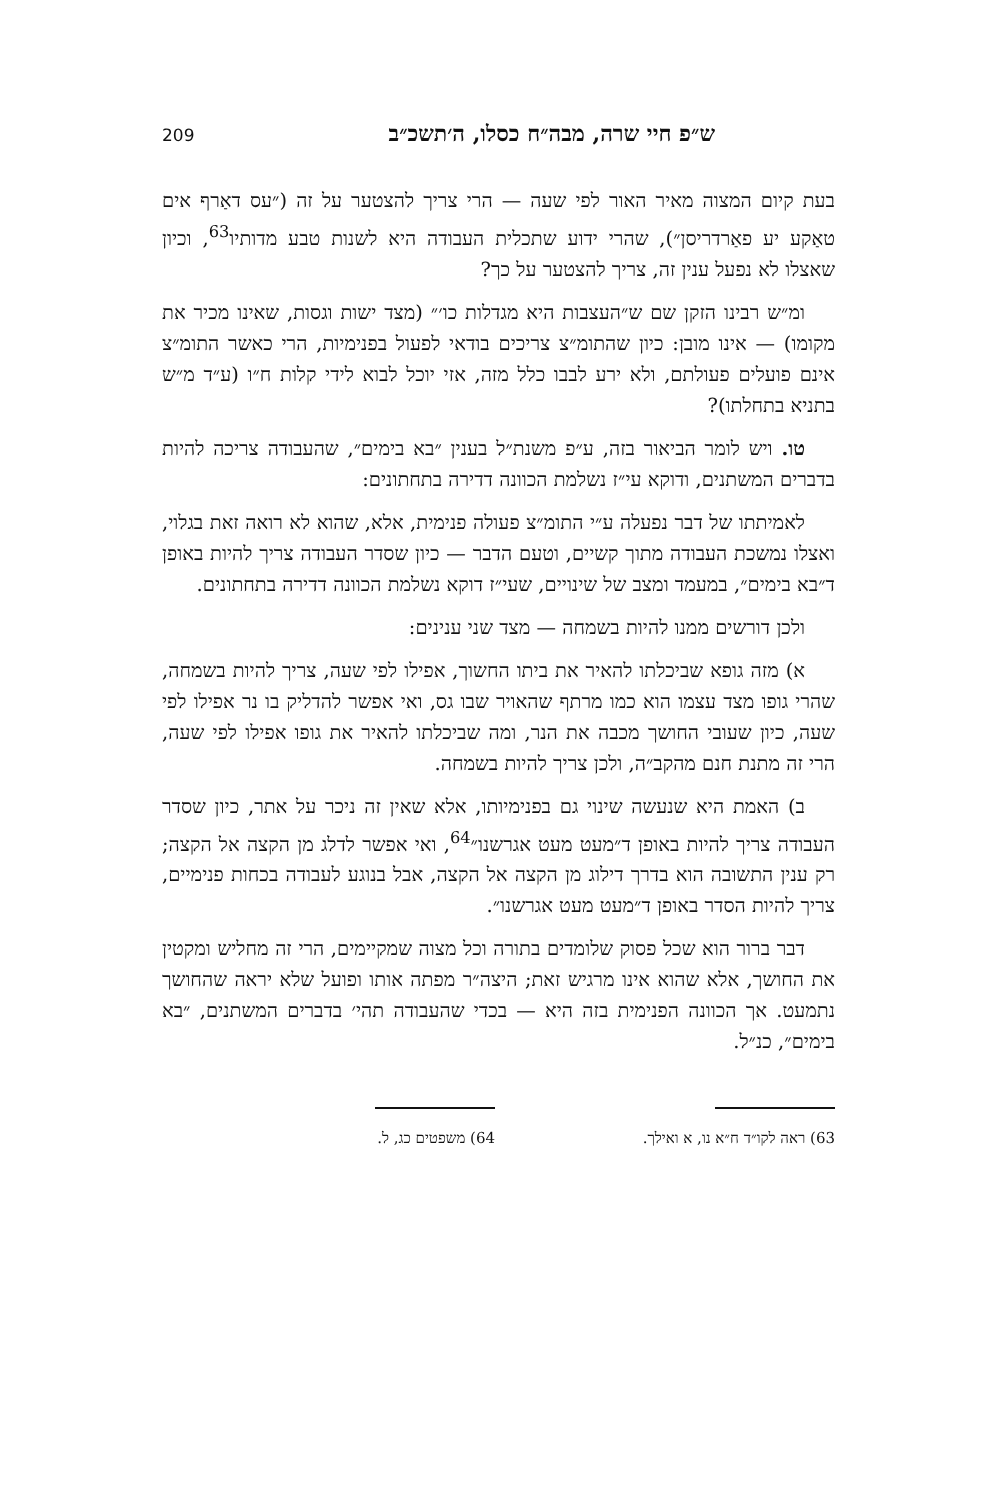ש״פ חיי שרה, מבה״ח כסלו, ה׳תשכ״ב 209
בעת קיום המצוה מאיר האור לפי שעה — הרי צריך להצטער על זה (״עס דאַרף אים טאַקע יע פאַרדריסן״), שהרי ידוע שתכלית העבודה היא לשנות טבע מדותיו<sup>63</sup>, וכיון שאצלו לא נפעל ענין זה, צריך להצטער על כך?
ומ״ש רבינו הזקן שם ש״העצבות היא מגדלות כו׳״ (מצד ישות וגסות, שאינו מכיר את מקומו) — אינו מובן: כיון שהתומ״צ צריכים בודאי לפעול בפנימיות, הרי כאשר התומ״צ אינם פועלים פעולתם, ולא ירע לבבו כלל מזה, אזי יוכל לבוא לידי קלות ח״ו (ע״ד מ״ש בתניא בתחלתו)?
טו. ויש לומר הביאור בזה, ע״פ משנת״ל בענין ״בא בימים״, שהעבודה צריכה להיות בדברים המשתנים, ודוקא עי״ז נשלמת הכוונה דדירה בתחתונים:
לאמיתתו של דבר נפעלה ע״י התומ״צ פעולה פנימית, אלא, שהוא לא רואה זאת בגלוי, ואצלו נמשכת העבודה מתוך קשיים, וטעם הדבר — כיון שסדר העבודה צריך להיות באופן ד״בא בימים״, במעמד ומצב של שינויים, שעי״ז דוקא נשלמת הכוונה דדירה בתחתונים.
ולכן דורשים ממנו להיות בשמחה — מצד שני ענינים:
א) מזה גופא שביכלתו להאיר את ביתו החשוך, אפילו לפי שעה, צריך להיות בשמחה, שהרי גופו מצד עצמו הוא כמו מרתף שהאויר שבו גס, ואי אפשר להדליק בו נר אפילו לפי שעה, כיון שעובי החושך מכבה את הנר, ומה שביכלתו להאיר את גופו אפילו לפי שעה, הרי זה מתנת חנם מהקב״ה, ולכן צריך להיות בשמחה.
ב) האמת היא שנעשה שינוי גם בפנימיותו, אלא שאין זה ניכר על אתר, כיון שסדר העבודה צריך להיות באופן ד״מעט מעט אגרשנו״<sup>64</sup>, ואי אפשר לדלג מן הקצה אל הקצה; רק ענין התשובה הוא בדרך דילוג מן הקצה אל הקצה, אבל בנוגע לעבודה בכחות פנימיים, צריך להיות הסדר באופן ד״מעט מעט אגרשנו״.
דבר ברור הוא שכל פסוק שלומדים בתורה וכל מצוה שמקיימים, הרי זה מחליש ומקטין את החושך, אלא שהוא אינו מרגיש זאת; היצה״ר מפתה אותו ופועל שלא יראה שהחושך נתמעט. אך הכוונה הפנימית בזה היא — בכדי שהעבודה תהי׳ בדברים המשתנים, ״בא בימים״, כנ״ל.
63) ראה לקו״ד ח״א נו, א ואילך. 64) משפטים כג, ל.